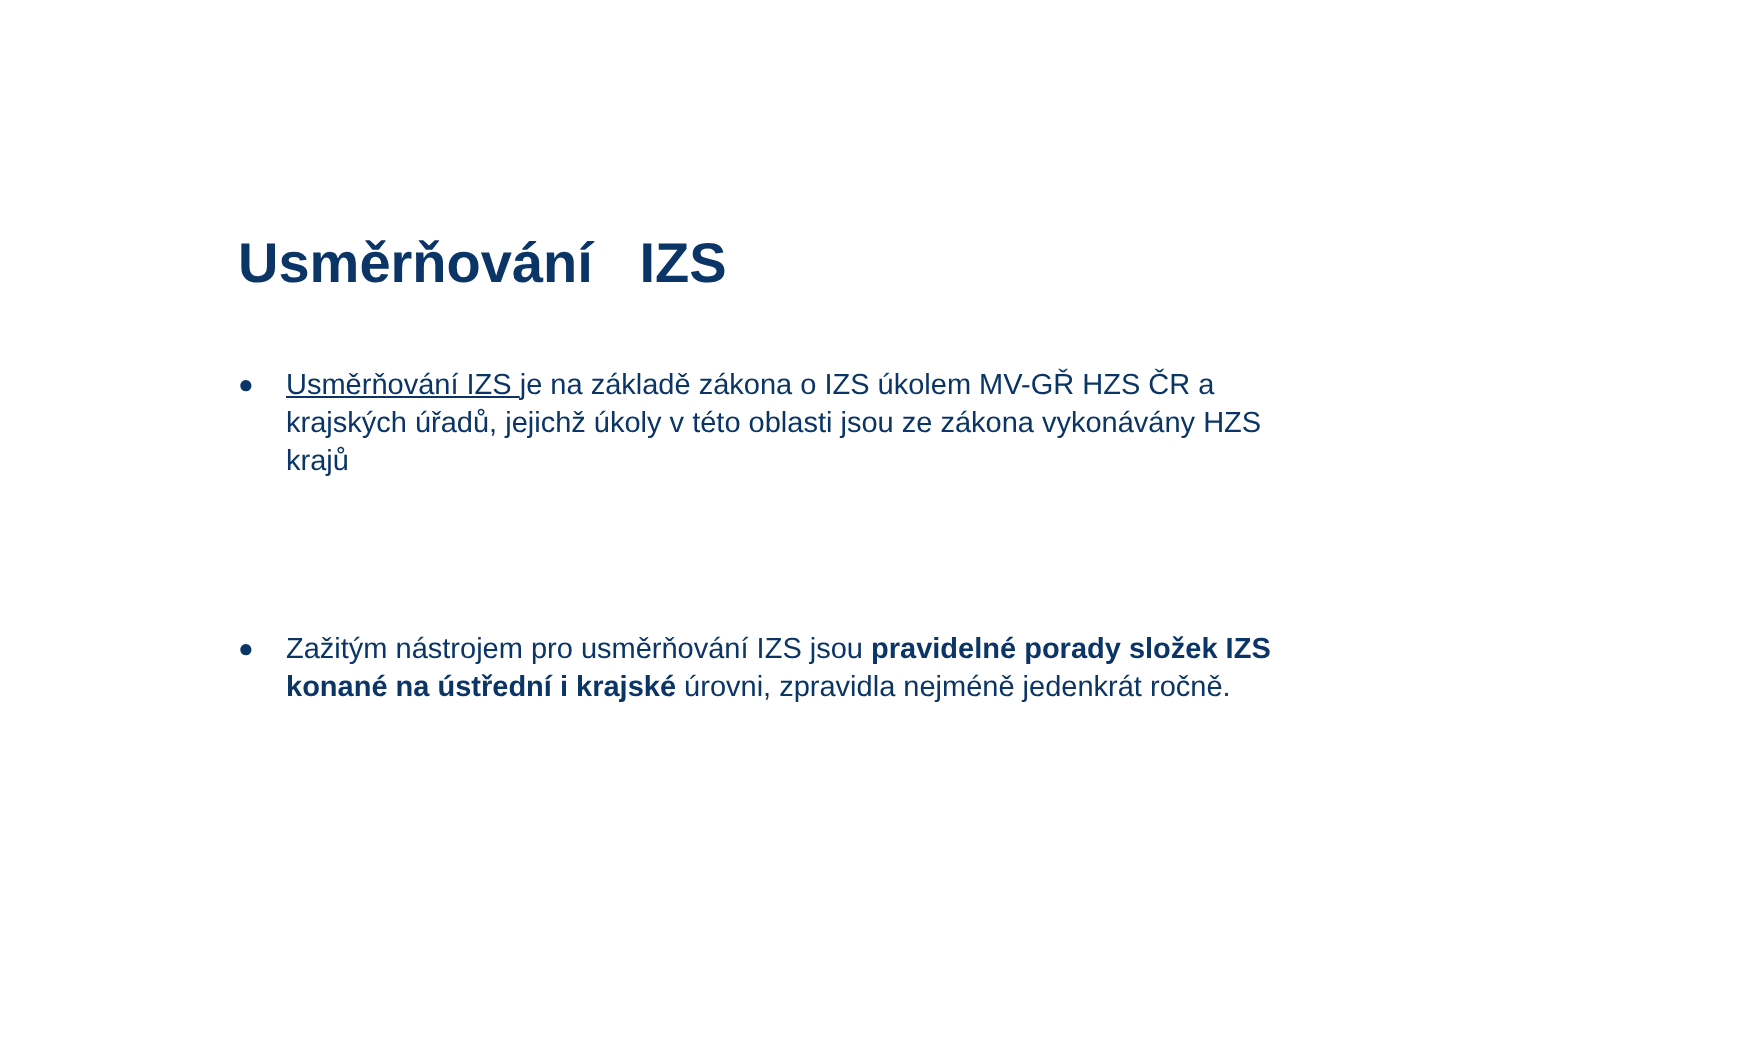Usměrňování IZS
● Usměrňování IZS je na základě zákona o IZS úkolem MV-GŘ HZS ČR a krajských úřadů, jejichž úkoly v této oblasti jsou ze zákona vykonávány HZS krajů
● Zažitým nástrojem pro usměrňování IZS jsou pravidelné porady složek IZS konané na ústřední i krajské úrovni, zpravidla nejméně jedenkrát ročně.